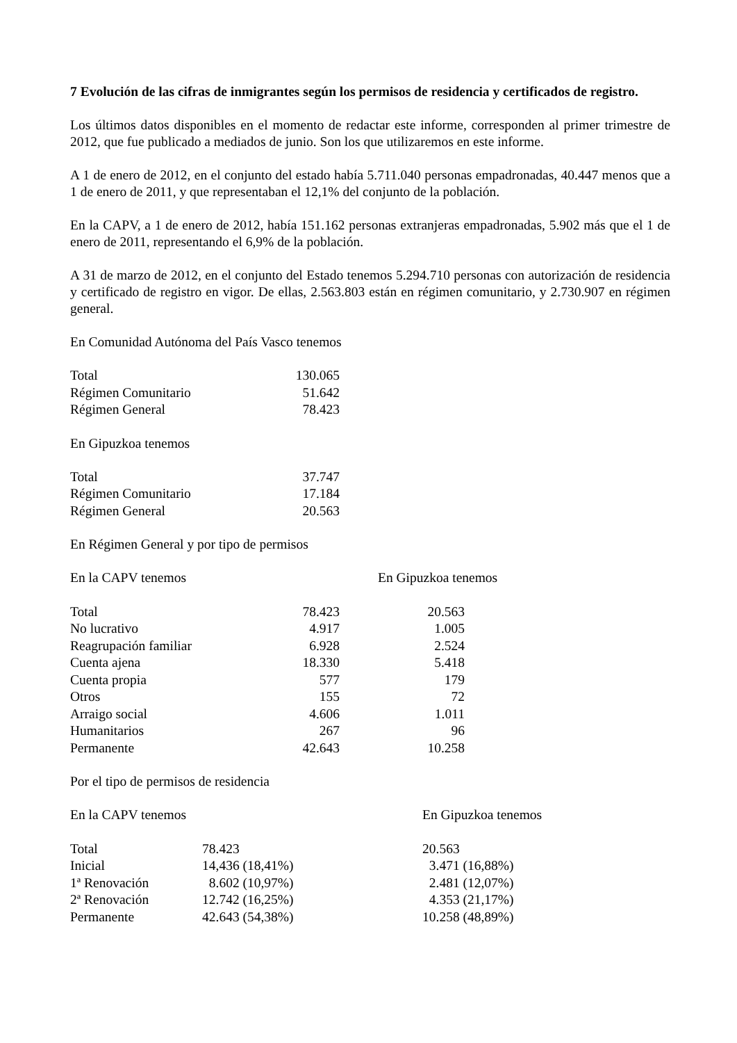7 Evolución de las cifras de inmigrantes según los permisos de residencia y certificados de registro.
Los últimos datos disponibles en el momento de redactar este informe, corresponden al primer trimestre de 2012, que fue publicado a mediados de junio. Son los que utilizaremos en este informe.
A 1 de enero de 2012, en el conjunto del estado había 5.711.040 personas empadronadas, 40.447 menos que a 1 de enero de 2011, y que representaban el 12,1% del conjunto de la población.
En la CAPV, a 1 de enero de 2012, había 151.162 personas extranjeras empadronadas, 5.902 más que el 1 de enero de 2011, representando el 6,9% de la población.
A 31 de marzo de 2012, en el conjunto del Estado tenemos 5.294.710 personas con autorización de residencia y certificado de registro en vigor. De ellas, 2.563.803 están en régimen comunitario, y 2.730.907 en régimen general.
En Comunidad Autónoma del País Vasco tenemos
| Total | 130.065 |
| Régimen Comunitario | 51.642 |
| Régimen General | 78.423 |
En Gipuzkoa tenemos
| Total | 37.747 |
| Régimen Comunitario | 17.184 |
| Régimen General | 20.563 |
En Régimen General y por tipo de permisos
| En la CAPV tenemos | En Gipuzkoa tenemos |
| Total | 78.423 | 20.563 |
| No lucrativo | 4.917 | 1.005 |
| Reagrupación familiar | 6.928 | 2.524 |
| Cuenta ajena | 18.330 | 5.418 |
| Cuenta propia | 577 | 179 |
| Otros | 155 | 72 |
| Arraigo social | 4.606 | 1.011 |
| Humanitarios | 267 | 96 |
| Permanente | 42.643 | 10.258 |
Por el tipo de permisos de residencia
| En la CAPV tenemos | En Gipuzkoa tenemos |
| Total | 78.423 | 20.563 |
| Inicial | 14,436 (18,41%) | 3.471 (16,88%) |
| 1ª Renovación | 8.602 (10,97%) | 2.481 (12,07%) |
| 2ª Renovación | 12.742 (16,25%) | 4.353 (21,17%) |
| Permanente | 42.643 (54,38%) | 10.258 (48,89%) |